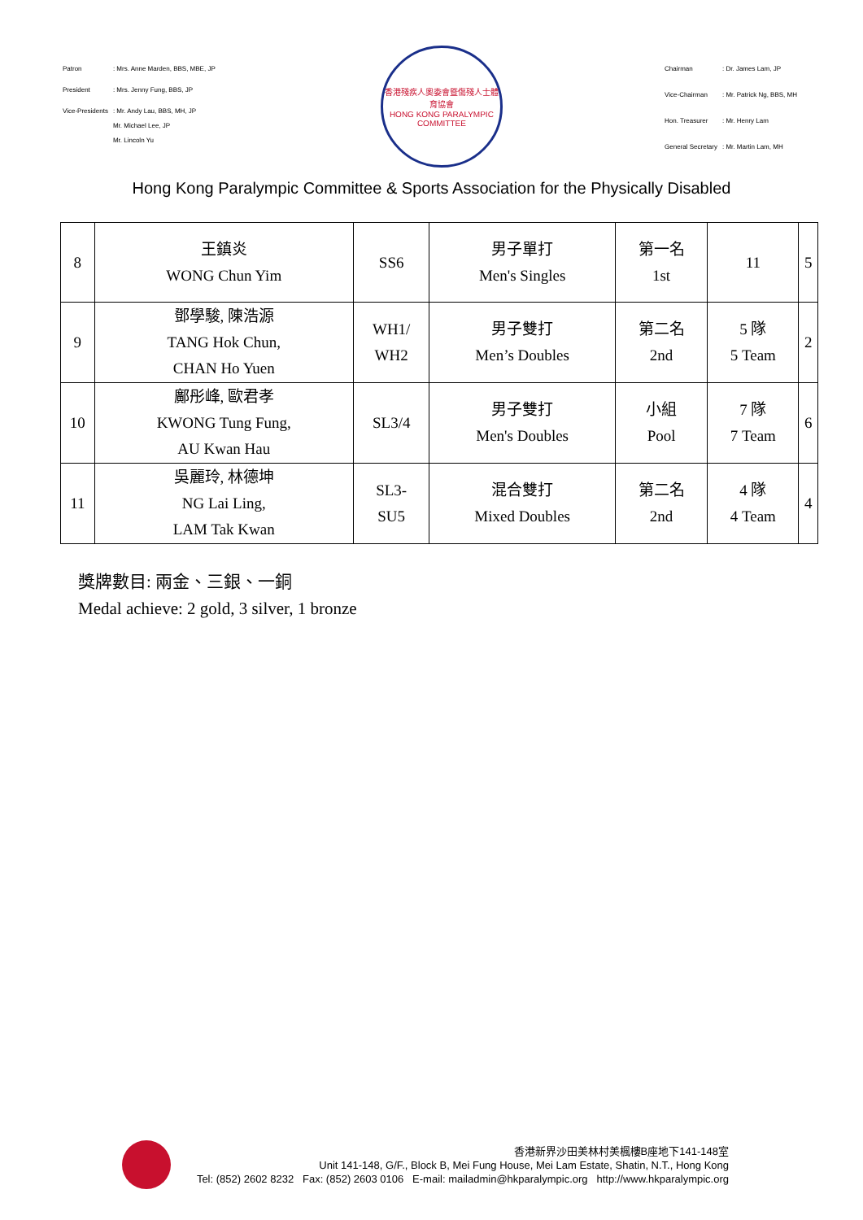| Patron | : Mrs. Anne Marden, BBS, MBE, JP |
| President | : Mrs. Jenny Fung, BBS, JP |
| Vice-Presidents | : Mr. Andy Lau, BBS, MH, JP Mr. Michael Lee, JP Mr. Lincoln Yu |
香港殘疾人奧委會暨傷殘人士體育協會
HONG KONG PARALYMPIC COMMITTEE
| Chairman | : Dr. James Lam, JP |
| Vice-Chairman | : Mr. Patrick Ng, BBS, MH |
| Hon. Treasurer | : Mr. Henry Lam |
| General Secretary | : Mr. Martin Lam, MH |
Hong Kong Paralympic Committee & Sports Association for the Physically Disabled
| 8 | 王鎮炎 WONG Chun Yim | SS6 | 男子單打 Men's Singles | 第一名 1st | 11 | 5 |
| 9 | 鄧學駿, 陳浩源 TANG Hok Chun, CHAN Ho Yuen | WH1/ WH2 | 男子雙打 Men’s Doubles | 第二名 2nd | 5 隊 5 Team | 2 |
| 10 | 鄺彤峰, 歐君孝 KWONG Tung Fung, AU Kwan Hau | SL3/4 | 男子雙打 Men's Doubles | 小組 Pool | 7 隊 7 Team | 6 |
| 11 | 吳麗玲, 林德坤 NG Lai Ling, LAM Tak Kwan | SL3- SU5 | 混合雙打 Mixed Doubles | 第二名 2nd | 4 隊 4 Team | 4 |
獎牌數目: 兩金、三銀、一銅
Medal achieve: 2 gold, 3 silver, 1 bronze
香港新界沙田美林村美楓樓B座地下141-148室
Unit 141-148, G/F., Block B, Mei Fung House, Mei Lam Estate, Shatin, N.T., Hong Kong
Tel: (852) 2602 8232 Fax: (852) 2603 0106 E-mail: mailadmin@hkparalympic.org http://www.hkparalympic.org